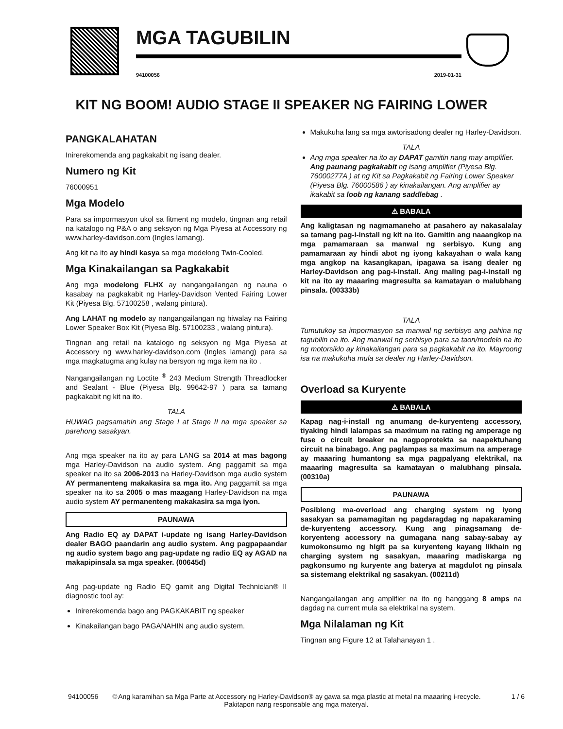MGA TAGUBILIN
94100056 2019-01-31
KIT NG BOOM! AUDIO STAGE II SPEAKER NG FAIRING LOWER
PANGKALAHATAN
Inirerekomenda ang pagkakabit ng isang dealer.
Numero ng Kit
76000951
Mga Modelo
Para sa impormasyon ukol sa fitment ng modelo, tingnan ang retail na katalogo ng P&A o ang seksyon ng Mga Piyesa at Accessory ng www.harley-davidson.com (Ingles lamang).
Ang kit na ito ay hindi kasya sa mga modelong Twin-Cooled.
Mga Kinakailangan sa Pagkakabit
Ang mga modelong FLHX ay nangangailangan ng nauna o kasabay na pagkakabit ng Harley-Davidson Vented Fairing Lower Kit (Piyesa Blg. 57100258 , walang pintura).
Ang LAHAT ng modelo ay nangangailangan ng hiwalay na Fairing Lower Speaker Box Kit (Piyesa Blg. 57100233 , walang pintura).
Tingnan ang retail na katalogo ng seksyon ng Mga Piyesa at Accessory ng www.harley-davidson.com (Ingles lamang) para sa mga magkatugma ang kulay na bersyon ng mga item na ito .
Nangangailangan ng Loctite <sup>®</sup> 243 Medium Strength Threadlocker and Sealant - Blue (Piyesa Blg. 99642-97 ) para sa tamang pagkakabit ng kit na ito.
TALA
HUWAG pagsamahin ang Stage I at Stage II na mga speaker sa parehong sasakyan.
Ang mga speaker na ito ay para LANG sa 2014 at mas bagong mga Harley-Davidson na audio system. Ang paggamit sa mga speaker na ito sa 2006-2013 na Harley-Davidson mga audio system AY permanenteng makakasira sa mga ito. Ang paggamit sa mga speaker na ito sa 2005 o mas maagang Harley-Davidson na mga audio system AY permanenteng makakasira sa mga iyon.
PAUNAWA
Ang Radio EQ ay DAPAT i-update ng isang Harley-Davidson dealer BAGO paandarin ang audio system. Ang pagpapaandar ng audio system bago ang pag-update ng radio EQ ay AGAD na makapipinsala sa mga speaker. (00645d)
Ang pag-update ng Radio EQ gamit ang Digital Technician® II diagnostic tool ay:
Inirerekomenda bago ang PAGKAKABIT ng speaker
Kinakailangan bago PAGANAHIN ang audio system.
Makukuha lang sa mga awtorisadong dealer ng Harley-Davidson.
TALA
Ang mga speaker na ito ay DAPAT gamitin nang may amplifier. Ang paunang pagkakabit ng isang amplifier (Piyesa Blg. 76000277A ) at ng Kit sa Pagkakabit ng Fairing Lower Speaker (Piyesa Blg. 76000586 ) ay kinakailangan. Ang amplifier ay ikakabit sa loob ng kanang saddlebag .
⚠ BABALA
Ang kaligtasan ng nagmamaneho at pasahero ay nakasalalay sa tamang pag-i-install ng kit na ito. Gamitin ang naaangkop na mga pamamaraan sa manwal ng serbisyo. Kung ang pamamaraan ay hindi abot ng iyong kakayahan o wala kang mga angkop na kasangkapan, ipagawa sa isang dealer ng Harley-Davidson ang pag-i-install. Ang maling pag-i-install ng kit na ito ay maaaring magresulta sa kamatayan o malubhang pinsala. (00333b)
TALA
Tumutukoy sa impormasyon sa manwal ng serbisyo ang pahina ng tagubilin na ito. Ang manwal ng serbisyo para sa taon/modelo na ito ng motorsiklo ay kinakailangan para sa pagkakabit na ito. Mayroong isa na makukuha mula sa dealer ng Harley-Davidson.
Overload sa Kuryente
⚠ BABALA
Kapag nag-i-install ng anumang de-kuryenteng accessory, tiyaking hindi lalampas sa maximum na rating ng amperage ng fuse o circuit breaker na nagpoprotekta sa naapektuhang circuit na binabago. Ang paglampas sa maximum na amperage ay maaaring humantong sa mga pagpalyang elektrikal, na maaaring magresulta sa kamatayan o malubhang pinsala. (00310a)
PAUNAWA
Posibleng ma-overload ang charging system ng iyong sasakyan sa pamamagitan ng pagdaragdag ng napakaraming de-kuryenteng accessory. Kung ang pinagsamang de-koryenteng accessory na gumagana nang sabay-sabay ay kumokonsumo ng higit pa sa kuryenteng kayang likhain ng charging system ng sasakyan, maaaring madiskarga ng pagkonsumo ng kuryente ang baterya at magdulot ng pinsala sa sistemang elektrikal ng sasakyan. (00211d)
Nangangailangan ang amplifier na ito ng hanggang 8 amps na dagdag na current mula sa elektrikal na system.
Mga Nilalaman ng Kit
Tingnan ang Figure 12 at Talahanayan 1 .
94100056 ♲Ang karamihan sa Mga Parte at Accessory ng Harley-Davidson® ay gawa sa mga plastic at metal na maaaring i-recycle.
Pakitapon nang responsable ang mga materyal.
1 / 6